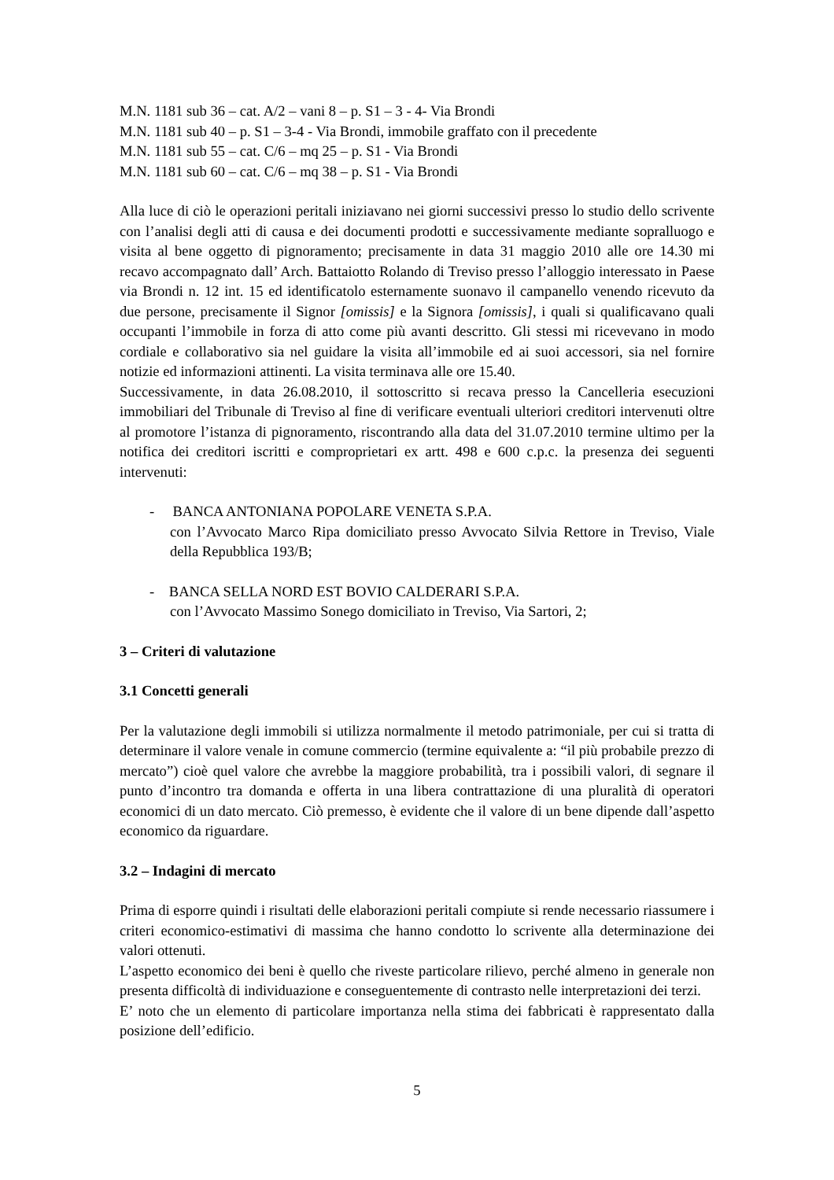M.N. 1181 sub 36 – cat. A/2 – vani 8 – p. S1 – 3 - 4- Via Brondi
M.N. 1181 sub 40 – p. S1 – 3-4 - Via Brondi, immobile graffato con il precedente
M.N. 1181 sub 55 – cat. C/6 – mq 25 – p. S1 - Via Brondi
M.N. 1181 sub 60 – cat. C/6 – mq 38 – p. S1 - Via Brondi
Alla luce di ciò le operazioni peritali iniziavano nei giorni successivi presso lo studio dello scrivente con l’analisi degli atti di causa e dei documenti prodotti e successivamente mediante sopralluogo e visita al bene oggetto di pignoramento; precisamente in data 31 maggio 2010 alle ore 14.30 mi recavo accompagnato dall’ Arch. Battaiotto Rolando di Treviso presso l’alloggio interessato in Paese via Brondi n. 12 int. 15 ed identificatolo esternamente suonavo il campanello venendo ricevuto da due persone, precisamente il Signor [omissis] e la Signora [omissis], i quali si qualificavano quali occupanti l’immobile in forza di atto come più avanti descritto. Gli stessi mi ricevevano in modo cordiale e collaborativo sia nel guidare la visita all’immobile ed ai suoi accessori, sia nel fornire notizie ed informazioni attinenti. La visita terminava alle ore 15.40.
Successivamente, in data 26.08.2010, il sottoscritto si recava presso la Cancelleria esecuzioni immobiliari del Tribunale di Treviso al fine di verificare eventuali ulteriori creditori intervenuti oltre al promotore l’istanza di pignoramento, riscontrando alla data del 31.07.2010 termine ultimo per la notifica dei creditori iscritti e comproprietari ex artt. 498 e 600 c.p.c. la presenza dei seguenti intervenuti:
- BANCA ANTONIANA POPOLARE VENETA S.P.A.
con l’Avvocato Marco Ripa domiciliato presso Avvocato Silvia Rettore in Treviso, Viale della Repubblica 193/B;
- BANCA SELLA NORD EST BOVIO CALDERARI S.P.A.
con l’Avvocato Massimo Sonego domiciliato in Treviso, Via Sartori, 2;
3 – Criteri di valutazione
3.1 Concetti generali
Per la valutazione degli immobili si utilizza normalmente il metodo patrimoniale, per cui si tratta di determinare il valore venale in comune commercio (termine equivalente a: “il più probabile prezzo di mercato”) cioè quel valore che avrebbe la maggiore probabilità, tra i possibili valori, di segnare il punto d’incontro tra domanda e offerta in una libera contrattazione di una pluralità di operatori economici di un dato mercato. Ciò premesso, è evidente che il valore di un bene dipende dall’aspetto economico da riguardare.
3.2 – Indagini di mercato
Prima di esporre quindi i risultati delle elaborazioni peritali compiute si rende necessario riassumere i criteri economico-estimativi di massima che hanno condotto lo scrivente alla determinazione dei valori ottenuti.
L’aspetto economico dei beni è quello che riveste particolare rilievo, perché almeno in generale non presenta difficoltà di individuazione e conseguentemente di contrasto nelle interpretazioni dei terzi.
E’ noto che un elemento di particolare importanza nella stima dei fabbricati è rappresentato dalla posizione dell’edificio.
5